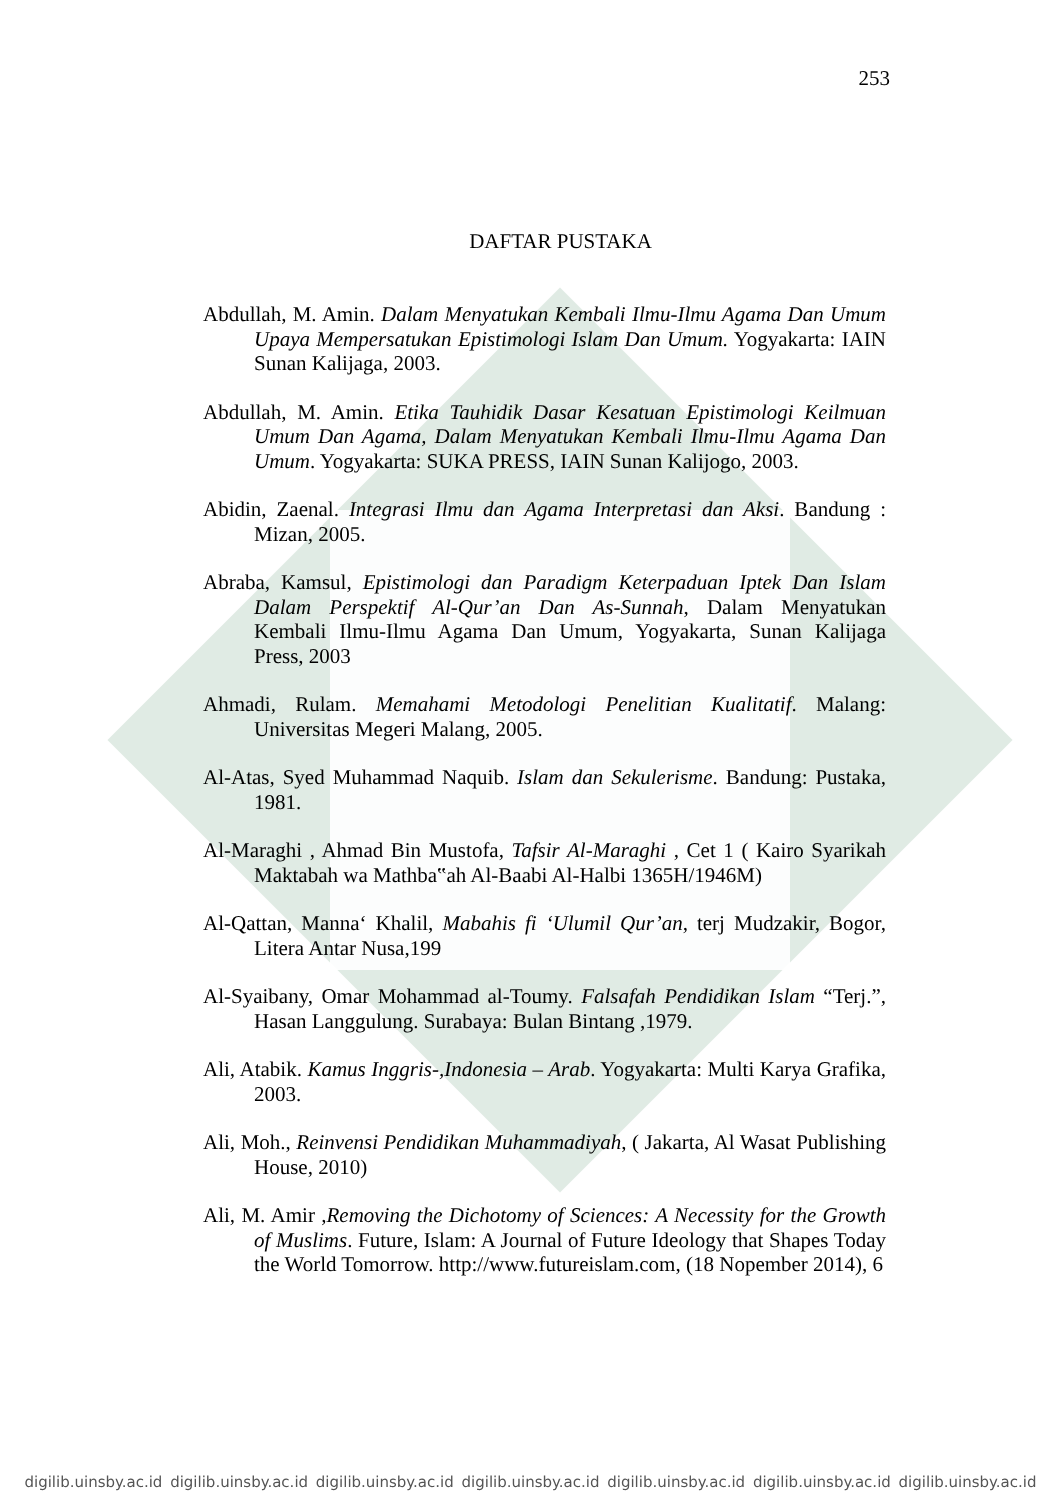253
DAFTAR PUSTAKA
Abdullah, M. Amin. Dalam Menyatukan Kembali Ilmu-Ilmu Agama Dan Umum Upaya Mempersatukan Epistimologi Islam Dan Umum. Yogyakarta: IAIN Sunan Kalijaga, 2003.
Abdullah, M. Amin. Etika Tauhidik Dasar Kesatuan Epistimologi Keilmuan Umum Dan Agama, Dalam Menyatukan Kembali Ilmu-Ilmu Agama Dan Umum. Yogyakarta: SUKA PRESS, IAIN Sunan Kalijogo, 2003.
Abidin, Zaenal. Integrasi Ilmu dan Agama Interpretasi dan Aksi. Bandung : Mizan, 2005.
Abraba, Kamsul, Epistimologi dan Paradigm Keterpaduan Iptek Dan Islam Dalam Perspektif Al-Qur’an Dan As-Sunnah, Dalam Menyatukan Kembali Ilmu-Ilmu Agama Dan Umum, Yogyakarta, Sunan Kalijaga Press, 2003
Ahmadi, Rulam. Memahami Metodologi Penelitian Kualitatif. Malang: Universitas Megeri Malang, 2005.
Al-Atas, Syed Muhammad Naquib. Islam dan Sekulerisme. Bandung: Pustaka, 1981.
Al-Maraghi , Ahmad Bin Mustofa, Tafsir Al-Maraghi , Cet 1 ( Kairo Syarikah Maktabah wa Mathba‟ah Al-Baabi Al-Halbi 1365H/1946M)
Al-Qattan, Manna‘ Khalil, Mabahis fi ‘Ulumil Qur’an, terj Mudzakir, Bogor, Litera Antar Nusa,199
Al-Syaibany, Omar Mohammad al-Toumy. Falsafah Pendidikan Islam “Terj.”, Hasan Langgulung. Surabaya: Bulan Bintang ,1979.
Ali, Atabik. Kamus Inggris-,Indonesia – Arab. Yogyakarta: Multi Karya Grafika, 2003.
Ali, Moh., Reinvensi Pendidikan Muhammadiyah, ( Jakarta, Al Wasat Publishing House, 2010)
Ali, M. Amir ,Removing the Dichotomy of Sciences: A Necessity for the Growth of Muslims. Future, Islam: A Journal of Future Ideology that Shapes Today the World Tomorrow. http://www.futureislam.com, (18 Nopember 2014), 6
digilib.uinsby.ac.id digilib.uinsby.ac.id digilib.uinsby.ac.id digilib.uinsby.ac.id digilib.uinsby.ac.id digilib.uinsby.ac.id digilib.uinsby.ac.id